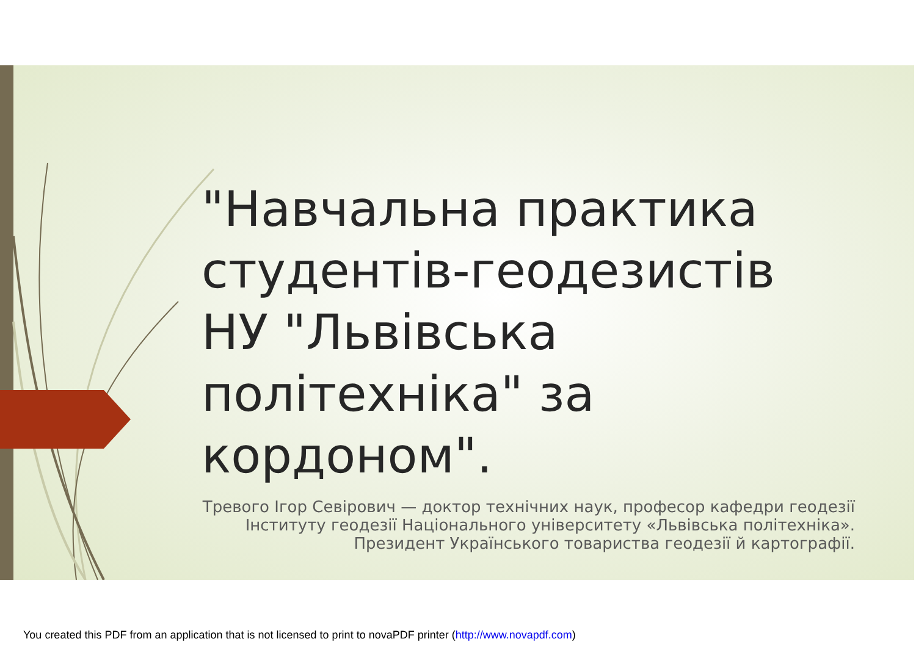"Навчальна практика студентів-геодезистів НУ "Львівська політехніка" за кордоном".
Тревого Ігор Севірович — доктор технічних наук, професор кафедри геодезії Інституту геодезії Національного університету «Львівська політехніка». Президент Українського товариства геодезії й картографії.
You created this PDF from an application that is not licensed to print to novaPDF printer (http://www.novapdf.com)